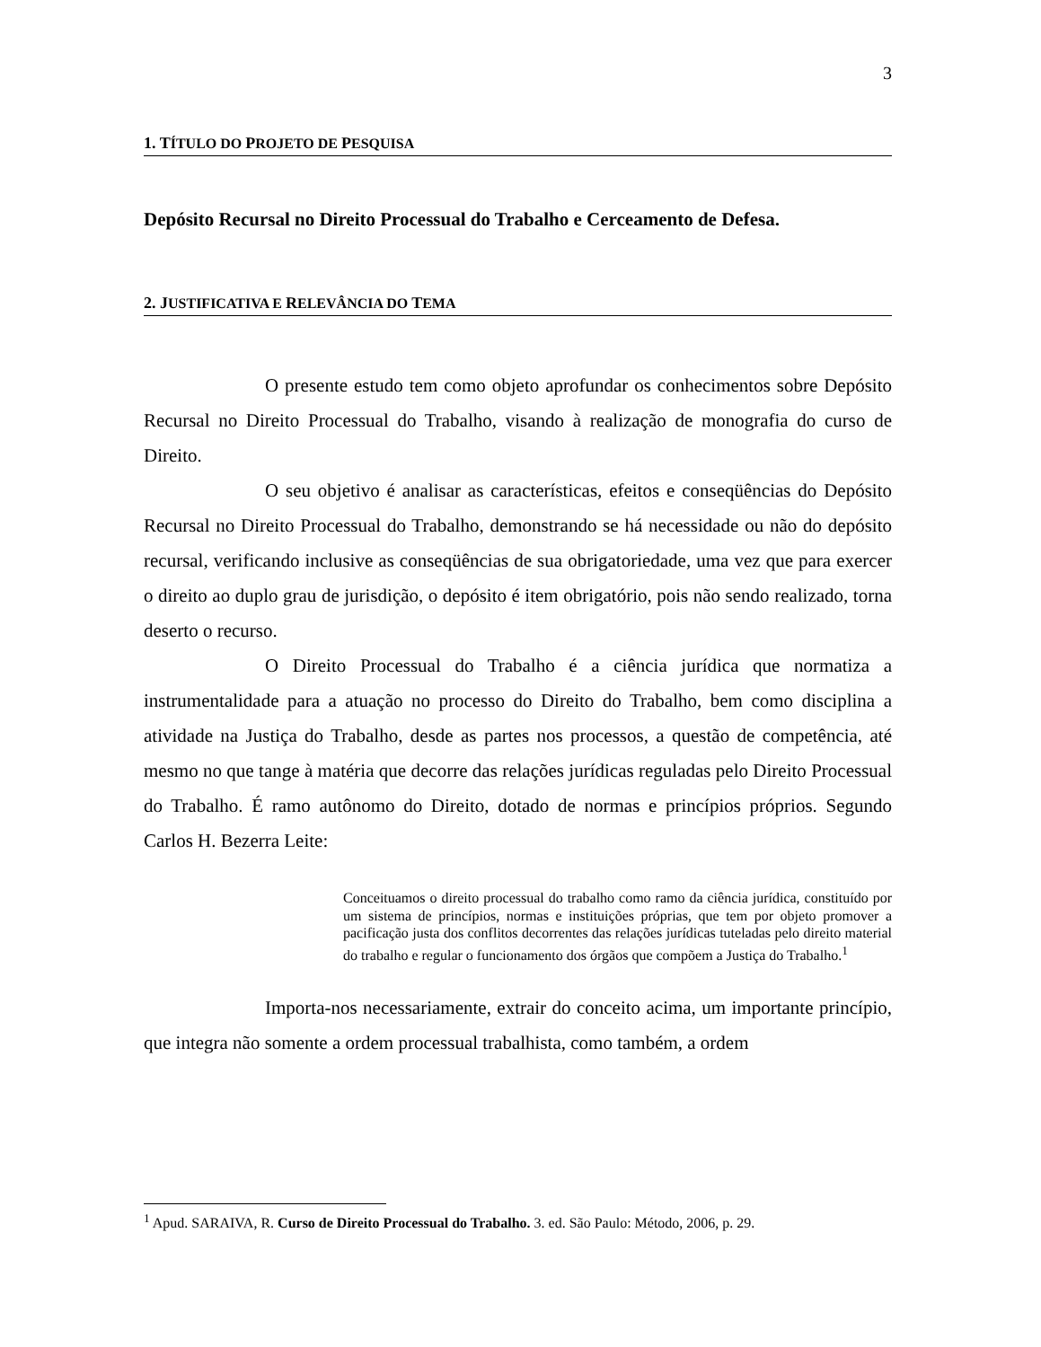3
1. TÍTULO DO PROJETO DE PESQUISA
Depósito Recursal no Direito Processual do Trabalho e Cerceamento de Defesa.
2. JUSTIFICATIVA E RELEVÂNCIA DO TEMA
O presente estudo tem como objeto aprofundar os conhecimentos sobre Depósito Recursal no Direito Processual do Trabalho, visando à realização de monografia do curso de Direito.
O seu objetivo é analisar as características, efeitos e conseqüências do Depósito Recursal no Direito Processual do Trabalho, demonstrando se há necessidade ou não do depósito recursal, verificando inclusive as conseqüências de sua obrigatoriedade, uma vez que para exercer o direito ao duplo grau de jurisdição, o depósito é item obrigatório, pois não sendo realizado, torna deserto o recurso.
O Direito Processual do Trabalho é a ciência jurídica que normatiza a instrumentalidade para a atuação no processo do Direito do Trabalho, bem como disciplina a atividade na Justiça do Trabalho, desde as partes nos processos, a questão de competência, até mesmo no que tange à matéria que decorre das relações jurídicas reguladas pelo Direito Processual do Trabalho. É ramo autônomo do Direito, dotado de normas e princípios próprios. Segundo Carlos H. Bezerra Leite:
Conceituamos o direito processual do trabalho como ramo da ciência jurídica, constituído por um sistema de princípios, normas e instituições próprias, que tem por objeto promover a pacificação justa dos conflitos decorrentes das relações jurídicas tuteladas pelo direito material do trabalho e regular o funcionamento dos órgãos que compõem a Justiça do Trabalho.<sup>1</sup>
Importa-nos necessariamente, extrair do conceito acima, um importante princípio, que integra não somente a ordem processual trabalhista, como também, a ordem
<sup>1</sup> Apud. SARAIVA, R. Curso de Direito Processual do Trabalho. 3. ed. São Paulo: Método, 2006, p. 29.